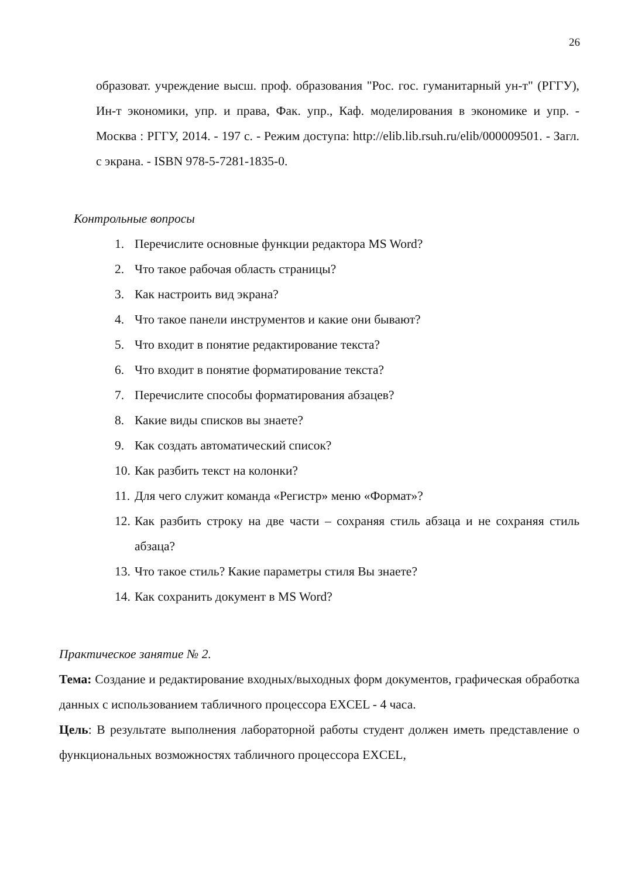26
образоват. учреждение высш. проф. образования "Рос. гос. гуманитарный ун-т" (РГГУ), Ин-т экономики, упр. и права, Фак. упр., Каф. моделирования в экономике и упр. - Москва : РГГУ, 2014. - 197 с. - Режим доступа: http://elib.lib.rsuh.ru/elib/000009501. - Загл. с экрана. - ISBN 978-5-7281-1835-0.
Контрольные вопросы
1. Перечислите основные функции редактора MS Word?
2. Что такое рабочая область страницы?
3. Как настроить вид экрана?
4. Что такое панели инструментов и какие они бывают?
5. Что входит в понятие редактирование текста?
6. Что входит в понятие форматирование текста?
7. Перечислите способы форматирования абзацев?
8. Какие виды списков вы знаете?
9. Как создать автоматический список?
10. Как разбить текст на колонки?
11. Для чего служит команда «Регистр» меню «Формат»?
12. Как разбить строку на две части – сохраняя стиль абзаца и не сохраняя стиль абзаца?
13. Что такое стиль? Какие параметры стиля Вы знаете?
14. Как сохранить документ в MS Word?
Практическое занятие № 2.
Тема: Создание и редактирование входных/выходных форм документов, графическая обработка данных с использованием табличного процессора EXCEL - 4 часа.
Цель: В результате выполнения лабораторной работы студент должен иметь представление о функциональных возможностях табличного процессора EXCEL,